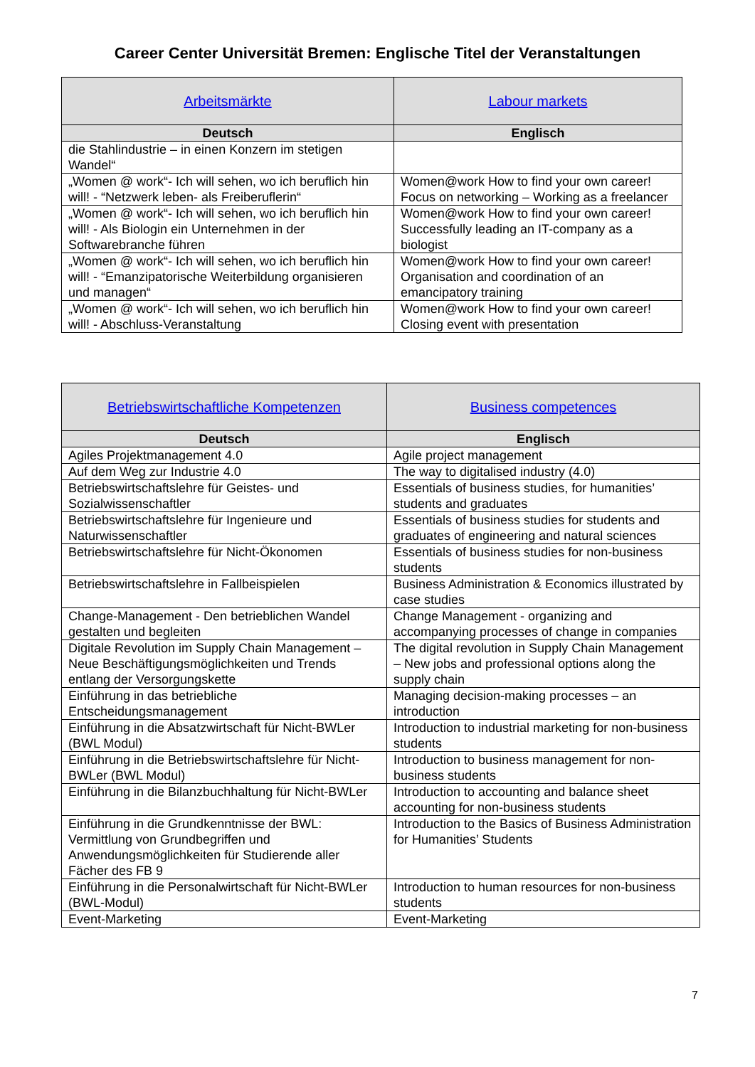Career Center Universität Bremen: Englische Titel der Veranstaltungen
| Arbeitsmärkte | Labour markets |
| --- | --- |
| Deutsch | Englisch |
| die Stahlindustrie – in einen Konzern im stetigen Wandel“ | |
| „Women @ work“- Ich will sehen, wo ich beruflich hin will! - “Netzwerk leben- als Freiberuflerin“ | Women@work How to find your own career! Focus on networking – Working as a freelancer |
| „Women @ work“- Ich will sehen, wo ich beruflich hin will! - Als Biologin ein Unternehmen in der Softwarebranche führen | Women@work How to find your own career! Successfully leading an IT-company as a biologist |
| „Women @ work“- Ich will sehen, wo ich beruflich hin will! - “Emanzipatorische Weiterbildung organisieren und managen“ | Women@work How to find your own career! Organisation and coordination of an emancipatory training |
| „Women @ work“- Ich will sehen, wo ich beruflich hin will! - Abschluss-Veranstaltung | Women@work How to find your own career! Closing event with presentation |
| Betriebswirtschaftliche Kompetenzen | Business competences |
| --- | --- |
| Deutsch | Englisch |
| Agiles Projektmanagement 4.0 | Agile project management |
| Auf dem Weg zur Industrie 4.0 | The way to digitalised industry (4.0) |
| Betriebswirtschaftslehre für Geistes- und Sozialwissenschaftler | Essentials of business studies, for humanities’ students and graduates |
| Betriebswirtschaftslehre für Ingenieure und Naturwissenschaftler | Essentials of business studies for students and graduates of engineering and natural sciences |
| Betriebswirtschaftslehre für Nicht-Ökonomen | Essentials of business studies for non-business students |
| Betriebswirtschaftslehre in Fallbeispielen | Business Administration & Economics illustrated by case studies |
| Change-Management - Den betrieblichen Wandel gestalten und begleiten | Change Management - organizing and accompanying processes of change in companies |
| Digitale Revolution im Supply Chain Management – Neue Beschäftigungsmöglichkeiten und Trends entlang der Versorgungskette | The digital revolution in Supply Chain Management – New jobs and professional options along the supply chain |
| Einführung in das betriebliche Entscheidungsmanagement | Managing decision-making processes – an introduction |
| Einführung in die Absatzwirtschaft für Nicht-BWLer (BWL Modul) | Introduction to industrial marketing for non-business students |
| Einführung in die Betriebswirtschaftslehre für Nicht-BWLer (BWL Modul) | Introduction to business management for non-business students |
| Einführung in die Bilanzbuchhaltung für Nicht-BWLer | Introduction to accounting and balance sheet accounting for non-business students |
| Einführung in die Grundkenntnisse der BWL: Vermittlung von Grundbegriffen und Anwendungsmöglichkeiten für Studierende aller Fächer des FB 9 | Introduction to the Basics of Business Administration for Humanities’ Students |
| Einführung in die Personalwirtschaft für Nicht-BWLer (BWL-Modul) | Introduction to human resources for non-business students |
| Event-Marketing | Event-Marketing |
7